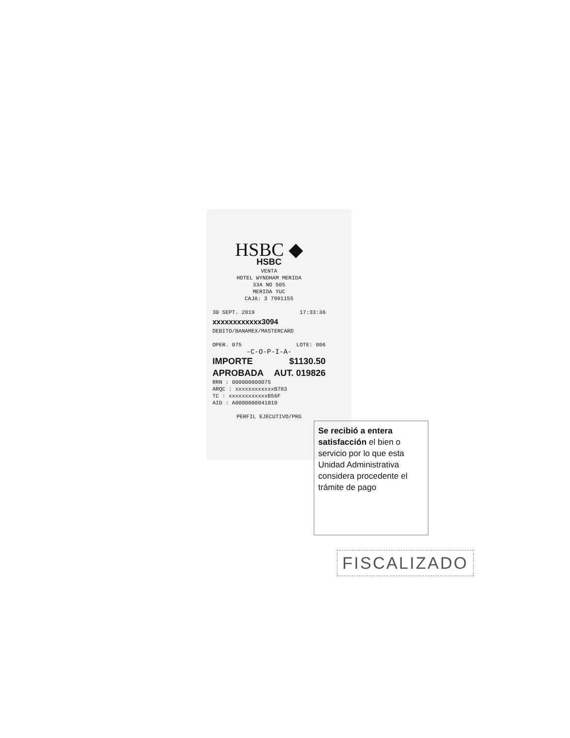HSBC ◆
HSBC
VENTA
HOTEL WYNDHAM MERIDA
33A NO 505
MERIDA YUC
CAJA: 3 7991155
30 SEPT. 2019 17:33:36
xxxxxxxxxxxx3094
DEBITO/BANAMEX/MASTERCARD
OPER. 075 LOTE: 006
-C-O-P-I-A-
IMPORTE $1130.50
APROBADA AUT. 019826
RRN : 000000000075
ARQC : xxxxxxxxxxxxB783
TC : xxxxxxxxxxxxB56F
AID : A0000000041010
PERFIL EJECUTIVO/PRG
Se recibió a entera satisfacción el bien o servicio por lo que esta Unidad Administrativa considera procedente el trámite de pago
FISCALIZADO